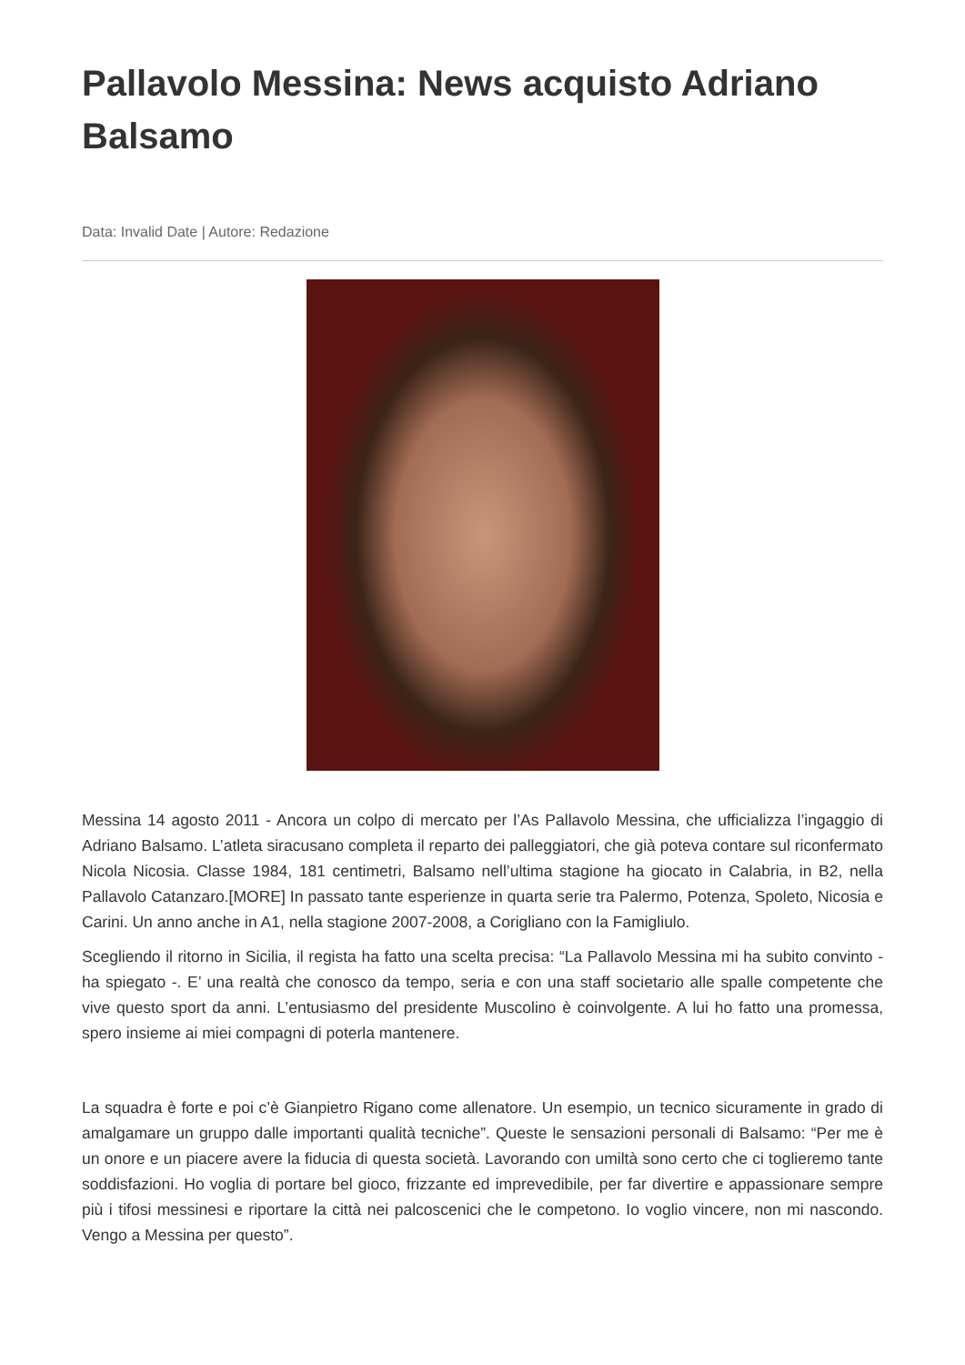Pallavolo Messina: News acquisto Adriano Balsamo
Data: Invalid Date | Autore: Redazione
Messina 14 agosto 2011 - Ancora un colpo di mercato per l’As Pallavolo Messina, che ufficializza l’ingaggio di Adriano Balsamo. L’atleta siracusano completa il reparto dei palleggiatori, che già poteva contare sul riconfermato Nicola Nicosia. Classe 1984, 181 centimetri, Balsamo nell’ultima stagione ha giocato in Calabria, in B2, nella Pallavolo Catanzaro.[MORE] In passato tante esperienze in quarta serie tra Palermo, Potenza, Spoleto, Nicosia e Carini. Un anno anche in A1, nella stagione 2007-2008, a Corigliano con la Famigliulo.
Scegliendo il ritorno in Sicilia, il regista ha fatto una scelta precisa: “La Pallavolo Messina mi ha subito convinto - ha spiegato -. E’ una realtà che conosco da tempo, seria e con una staff societario alle spalle competente che vive questo sport da anni. L’entusiasmo del presidente Muscolino è coinvolgente. A lui ho fatto una promessa, spero insieme ai miei compagni di poterla mantenere.
La squadra è forte e poi c’è Gianpietro Rigano come allenatore. Un esempio, un tecnico sicuramente in grado di amalgamare un gruppo dalle importanti qualità tecniche”. Queste le sensazioni personali di Balsamo: “Per me è un onore e un piacere avere la fiducia di questa società. Lavorando con umiltà sono certo che ci toglieremo tante soddisfazioni. Ho voglia di portare bel gioco, frizzante ed imprevedibile, per far divertire e appassionare sempre più i tifosi messinesi e riportare la città nei palcoscenici che le competono. Io voglio vincere, non mi nascondo. Vengo a Messina per questo”.